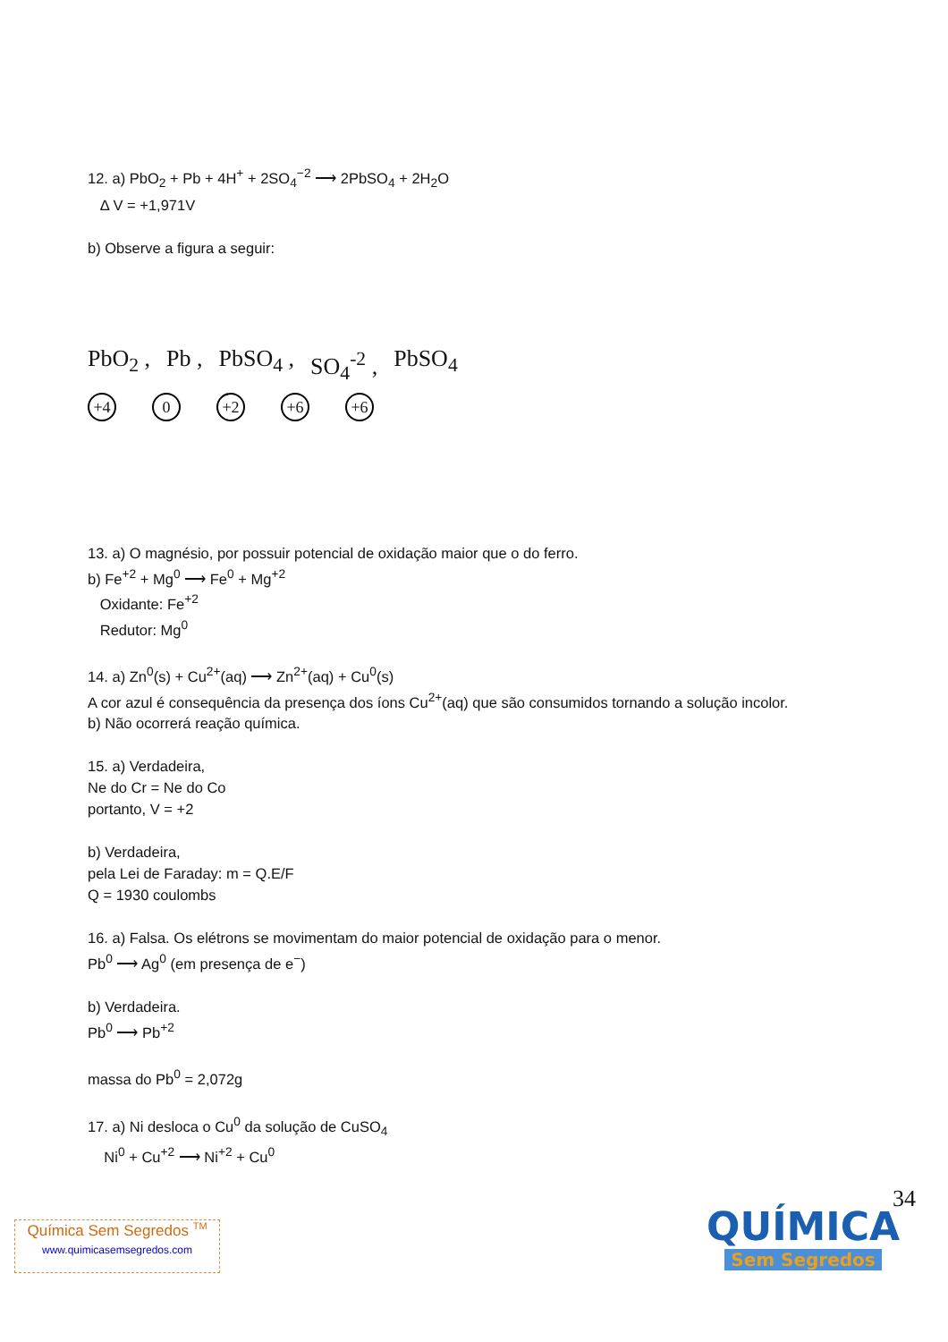12. a) PbO<sub>2</sub> + Pb + 4H<sup>+</sup> + 2SO<sub>4</sub><sup>−2</sup> ⟶ 2PbSO<sub>4</sub> + 2H<sub>2</sub>O
Δ V = +1,971V
b) Observe a figura a seguir:
PbO<sub>2</sub> , Pb , PbSO<sub>4</sub> , SO<sub>4</sub><sup>-2</sup> , PbSO<sub>4</sub>
+4 0 +2 +6 +6
13. a) O magnésio, por possuir potencial de oxidação maior que o do ferro.
b) Fe<sup>+2</sup> + Mg<sup>0</sup> ⟶ Fe<sup>0</sup> + Mg<sup>+2</sup>
Oxidante: Fe<sup>+2</sup>
Redutor: Mg<sup>0</sup>
14. a) Zn<sup>0</sup>(s) + Cu<sup>2+</sup>(aq) ⟶ Zn<sup>2+</sup>(aq) + Cu<sup>0</sup>(s)
A cor azul é consequência da presença dos íons Cu<sup>2+</sup>(aq) que são consumidos tornando a solução incolor.
b) Não ocorrerá reação química.
15. a) Verdadeira,
Ne do Cr = Ne do Co
portanto, V = +2
b) Verdadeira,
pela Lei de Faraday: m = Q.E/F
Q = 1930 coulombs
16. a) Falsa. Os elétrons se movimentam do maior potencial de oxidação para o menor.
Pb<sup>0</sup> ⟶ Ag<sup>0</sup> (em presença de e<sup>−</sup>)
b) Verdadeira.
Pb<sup>0</sup> ⟶ Pb<sup>+2</sup>
massa do Pb<sup>0</sup> = 2,072g
17. a) Ni desloca o Cu<sup>0</sup> da solução de CuSO<sub>4</sub>
Ni<sup>0</sup> + Cu<sup>+2</sup> ⟶ Ni<sup>+2</sup> + Cu<sup>0</sup>
34
Química Sem Segredos <sup>TM</sup>
www.quimicasemsegredos.com
QUÍMICA
Sem Segredos